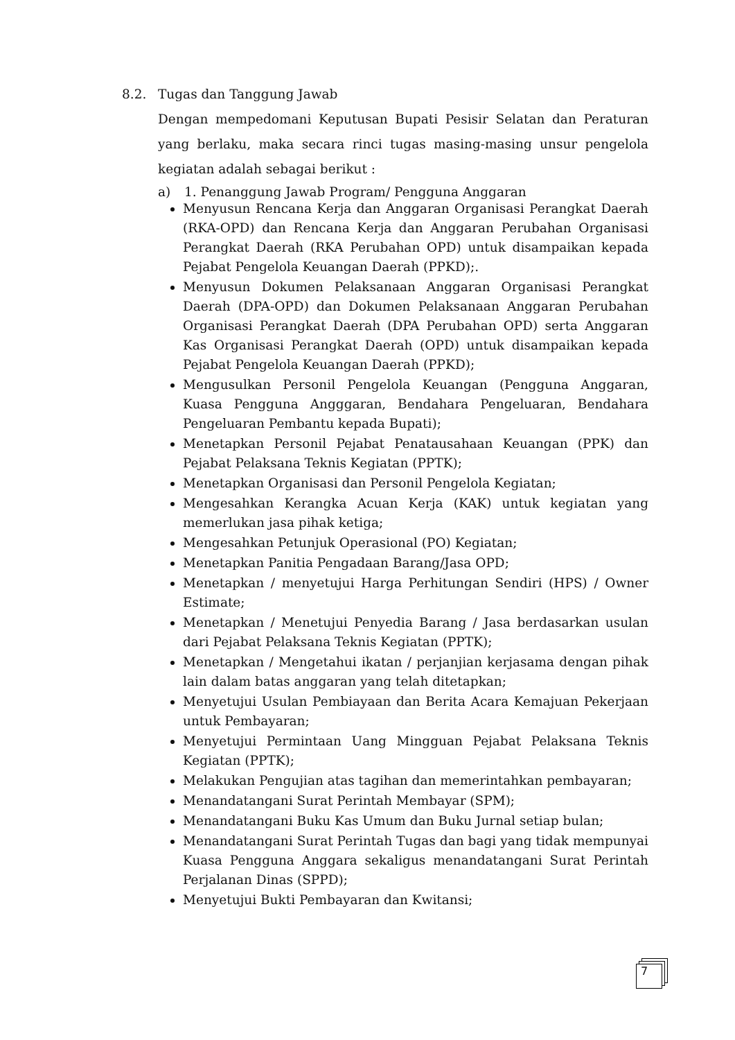8.2. Tugas dan Tanggung Jawab
Dengan mempedomani Keputusan Bupati Pesisir Selatan dan Peraturan yang berlaku, maka secara rinci tugas masing-masing unsur pengelola kegiatan adalah sebagai berikut :
a) 1. Penanggung Jawab Program/ Pengguna Anggaran
Menyusun Rencana Kerja dan Anggaran Organisasi Perangkat Daerah (RKA-OPD) dan Rencana Kerja dan Anggaran Perubahan Organisasi Perangkat Daerah (RKA Perubahan OPD) untuk disampaikan kepada Pejabat Pengelola Keuangan Daerah (PPKD);.
Menyusun Dokumen Pelaksanaan Anggaran Organisasi Perangkat Daerah (DPA-OPD) dan Dokumen Pelaksanaan Anggaran Perubahan Organisasi Perangkat Daerah (DPA Perubahan OPD) serta Anggaran Kas Organisasi Perangkat Daerah (OPD) untuk disampaikan kepada Pejabat Pengelola Keuangan Daerah (PPKD);
Mengusulkan Personil Pengelola Keuangan (Pengguna Anggaran, Kuasa Pengguna Angggaran, Bendahara Pengeluaran, Bendahara Pengeluaran Pembantu kepada Bupati);
Menetapkan Personil Pejabat Penatausahaan Keuangan (PPK) dan Pejabat Pelaksana Teknis Kegiatan (PPTK);
Menetapkan Organisasi dan Personil Pengelola Kegiatan;
Mengesahkan Kerangka Acuan Kerja (KAK) untuk kegiatan yang memerlukan jasa pihak ketiga;
Mengesahkan Petunjuk Operasional (PO) Kegiatan;
Menetapkan Panitia Pengadaan Barang/Jasa OPD;
Menetapkan / menyetujui Harga Perhitungan Sendiri (HPS) / Owner Estimate;
Menetapkan / Menetujui Penyedia Barang / Jasa berdasarkan usulan dari Pejabat Pelaksana Teknis Kegiatan (PPTK);
Menetapkan / Mengetahui ikatan / perjanjian kerjasama dengan pihak lain dalam batas anggaran yang telah ditetapkan;
Menyetujui Usulan Pembiayaan dan Berita Acara Kemajuan Pekerjaan untuk Pembayaran;
Menyetujui Permintaan Uang Mingguan Pejabat Pelaksana Teknis Kegiatan (PPTK);
Melakukan Pengujian atas tagihan dan memerintahkan pembayaran;
Menandatangani Surat Perintah Membayar (SPM);
Menandatangani Buku Kas Umum dan Buku Jurnal setiap bulan;
Menandatangani Surat Perintah Tugas dan bagi yang tidak mempunyai Kuasa Pengguna Anggara sekaligus menandatangani Surat Perintah Perjalanan Dinas (SPPD);
Menyetujui Bukti Pembayaran dan Kwitansi;
7